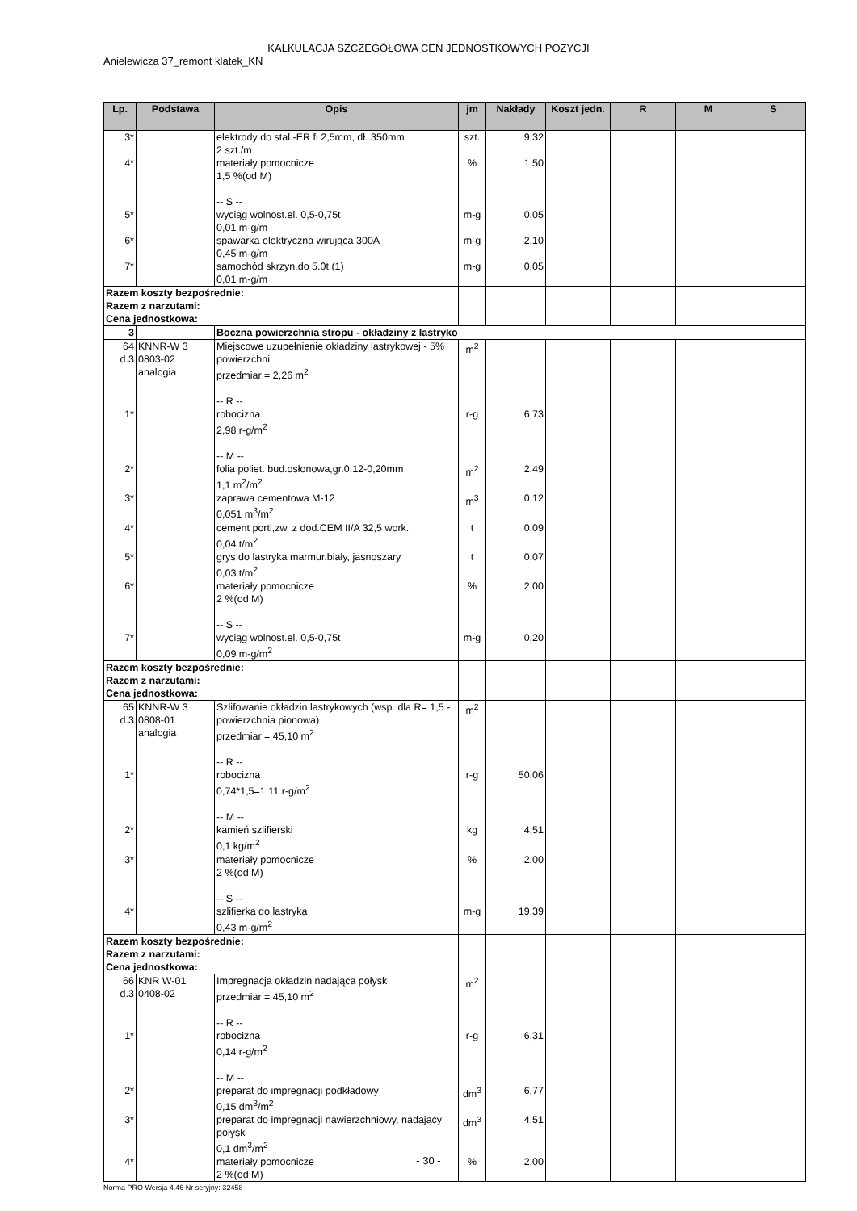KALKULACJA SZCZEGÓŁOWA CEN JEDNOSTKOWYCH POZYCJI
Anielewicza 37_remont klatek_KN
| Lp. | Podstawa | Opis | jm | Nakłady | Koszt jedn. | R | M | S |
| --- | --- | --- | --- | --- | --- | --- | --- | --- |
| 3* | | elektrody do stal.-ER fi 2,5mm, dł. 350mm 2 szt./m | szt. | 9,32 | | | | |
| 4* | | materiały pomocnicze 1,5 %(od M) -- S -- | % | 1,50 | | | | |
| 5* | | wyciąg wolnost.el. 0,5-0,75t 0,01 m-g/m | m-g | 0,05 | | | | |
| 6* | | spawarka elektryczna wirująca 300A 0,45 m-g/m | m-g | 2,10 | | | | |
| 7* | | samochód skrzyn.do 5.0t (1) 0,01 m-g/m | m-g | 0,05 | | | | |
| Razem koszty bezpośrednie: Razem z narzutami: Cena jednostkowa: | | | | | | | | |
| 3 | | Boczna powierzchnia stropu - okładziny z lastryko | | | | | | |
| 64 d.3 | KNNR-W 3 0803-02 analogia | Miejscowe uzupełnienie okładziny lastrykowej - 5% powierzchni przedmiar = 2,26 m<sup>2</sup> -- R -- | m<sup>2</sup> | | | | | |
| 1* | | robocizna 2,98 r-g/m<sup>2</sup> -- M -- | r-g | 6,73 | | | | |
| 2* | | folia poliet. bud.osłonowa,gr.0,12-0,20mm 1,1 m<sup>2</sup>/m<sup>2</sup> | m<sup>2</sup> | 2,49 | | | | |
| 3* | | zaprawa cementowa M-12 0,051 m<sup>3</sup>/m<sup>2</sup> | m<sup>3</sup> | 0,12 | | | | |
| 4* | | cement portl,zw. z dod.CEM II/A 32,5 work. 0,04 t/m<sup>2</sup> | t | 0,09 | | | | |
| 5* | | grys do lastryka marmur.biały, jasnoszary 0,03 t/m<sup>2</sup> | t | 0,07 | | | | |
| 6* | | materiały pomocnicze 2 %(od M) -- S -- | % | 2,00 | | | | |
| 7* | | wyciąg wolnost.el. 0,5-0,75t 0,09 m-g/m<sup>2</sup> | m-g | 0,20 | | | | |
| Razem koszty bezpośrednie: Razem z narzutami: Cena jednostkowa: | | | | | | | | |
| 65 d.3 | KNNR-W 3 0808-01 analogia | Szlifowanie okładzin lastrykowych (wsp. dla R= 1,5 - powierzchnia pionowa) przedmiar = 45,10 m<sup>2</sup> -- R -- | m<sup>2</sup> | | | | | |
| 1* | | robocizna 0,74*1,5=1,11 r-g/m<sup>2</sup> -- M -- | r-g | 50,06 | | | | |
| 2* | | kamień szlifierski 0,1 kg/m<sup>2</sup> | kg | 4,51 | | | | |
| 3* | | materiały pomocnicze 2 %(od M) -- S -- | % | 2,00 | | | | |
| 4* | | szlifierka do lastryka 0,43 m-g/m<sup>2</sup> | m-g | 19,39 | | | | |
| Razem koszty bezpośrednie: Razem z narzutami: Cena jednostkowa: | | | | | | | | |
| 66 d.3 | KNR W-01 0408-02 | Impregnacja okładzin nadająca połysk przedmiar = 45,10 m<sup>2</sup> -- R -- | m<sup>2</sup> | | | | | |
| 1* | | robocizna 0,14 r-g/m<sup>2</sup> -- M -- | r-g | 6,31 | | | | |
| 2* | | preparat do impregnacji podkładowy 0,15 dm<sup>3</sup>/m<sup>2</sup> | dm<sup>3</sup> | 6,77 | | | | |
| 3* | | preparat do impregnacji nawierzchniowy, nadający połysk 0,1 dm<sup>3</sup>/m<sup>2</sup> | dm<sup>3</sup> | 4,51 | | | | |
| 4* | | materiały pomocnicze 2 %(od M) | % | 2,00 | | | | |
- 30 -
Norma PRO Wersja 4.46 Nr seryjny: 32458